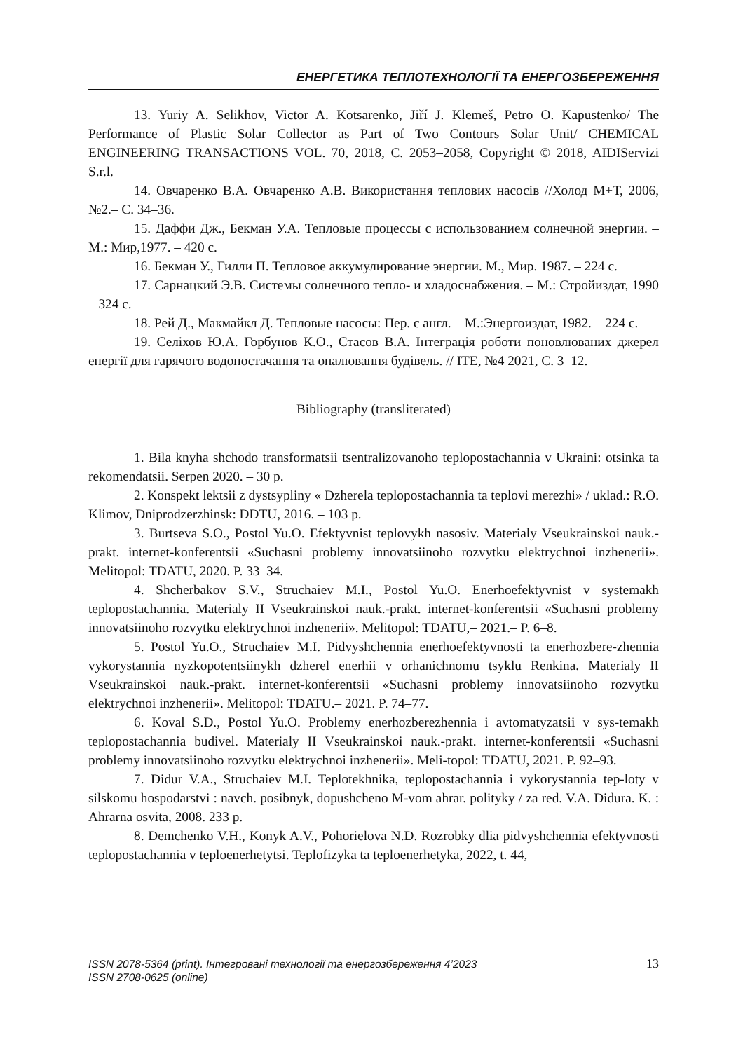ЕНЕРГЕТИКА ТЕПЛОТЕХНОЛОГІЇ ТА ЕНЕРГОЗБЕРЕЖЕННЯ
13. Yuriy A. Selikhov, Victor A. Kotsarenko, Jiří J. Klemeš, Petro O. Kapustenko/ The Performance of Plastic Solar Collector as Part of Two Contours Solar Unit/ CHEMICAL ENGINEERING TRANSACTIONS VOL. 70, 2018, C. 2053–2058, Copyright © 2018, AIDIServizi S.r.l.
14. Овчаренко В.А. Овчаренко А.В. Використання теплових насосів //Холод М+Т, 2006, №2.– С. 34–36.
15. Даффи Дж., Бекман У.А. Тепловые процессы с использованием солнечной энергии. – М.: Мир,1977. – 420 с.
16. Бекман У., Гилли П. Тепловое аккумулирование энергии. М., Мир. 1987. – 224 с.
17. Сарнацкий Э.В. Системы солнечного тепло- и хладоснабжения. – М.: Стройиздат, 1990 – 324 с.
18. Рей Д., Макмайкл Д. Тепловые насосы: Пер. с англ. – М.:Энергоиздат, 1982. – 224 с.
19. Селіхов Ю.А. Горбунов К.О., Стасов В.А. Інтеграція роботи поновлюваних джерел енергії для гарячого водопостачання та опалювання будівель. // ITE, №4 2021, C. 3–12.
Bibliography (transliterated)
1. Bila knyha shchodo transformatsii tsentralizovanoho teplopostachannia v Ukraini: otsinka ta rekomendatsii. Serpen 2020. – 30 p.
2. Konspekt lektsii z dystsypliny « Dzherela teplopostachannia ta teplovi merezhi» / uklad.: R.O. Klimov, Dniprodzerzhinsk: DDTU, 2016. – 103 p.
3. Burtseva S.O., Postol Yu.O. Efektyvnist teplovykh nasosiv. Materialy Vseukrainskoi nauk.-prakt. internet-konferentsii «Suchasni problemy innovatsiinoho rozvytku elektrychnoi inzhenerii». Melitopol: TDATU, 2020. P. 33–34.
4. Shcherbakov S.V., Struchaiev M.I., Postol Yu.O. Enerhoefektyvnist v systemakh teplopostachannia. Materialy II Vseukrainskoi nauk.-prakt. internet-konferentsii «Suchasni problemy innovatsiinoho rozvytku elektrychnoi inzhenerii». Melitopol: TDATU,– 2021.– P. 6–8.
5. Postol Yu.O., Struchaiev M.I. Pidvyshchennia enerhoefektyvnosti ta enerhozbere-zhennia vykorystannia nyzkopotentsiinykh dzherel enerhii v orhanichnomu tsyklu Renkina. Materialy II Vseukrainskoi nauk.-prakt. internet-konferentsii «Suchasni problemy innovatsiinoho rozvytku elektrychnoi inzhenerii». Melitopol: TDATU.– 2021. P. 74–77.
6. Koval S.D., Postol Yu.O. Problemy enerhozberezhennia i avtomatyzatsii v sys-temakh teplopostachannia budivel. Materialy II Vseukrainskoi nauk.-prakt. internet-konferentsii «Suchasni problemy innovatsiinoho rozvytku elektrychnoi inzhenerii». Meli-topol: TDATU, 2021. P. 92–93.
7. Didur V.A., Struchaiev M.I. Teplotekhnika, teplopostachannia i vykorystannia tep-loty v silskomu hospodarstvi : navch. posibnyk, dopushcheno M-vom ahrar. polityky / za red. V.A. Didura. K. : Ahrarna osvita, 2008. 233 p.
8. Demchenko V.H., Konyk A.V., Pohorielova N.D. Rozrobky dlia pidvyshchennia efektyvnosti teplopostachannia v teploenerhetytsi. Teplofizyka ta teploenerhetyka, 2022, t. 44,
ISSN 2078-5364 (print). Інтегровані технології та енергозбереження 4’2023
ISSN 2708-0625 (online)
13